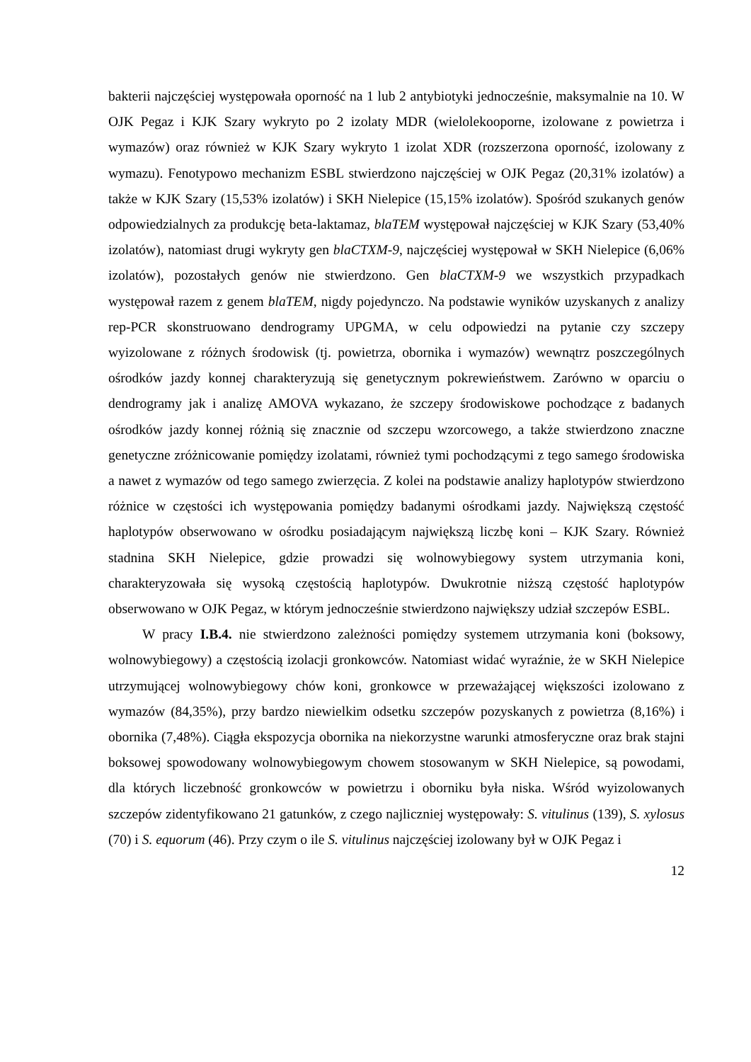bakterii najczęściej występowała oporność na 1 lub 2 antybiotyki jednocześnie, maksymalnie na 10. W OJK Pegaz i KJK Szary wykryto po 2 izolaty MDR (wielolekooporne, izolowane z powietrza i wymazów) oraz również w KJK Szary wykryto 1 izolat XDR (rozszerzona oporność, izolowany z wymazu). Fenotypowo mechanizm ESBL stwierdzono najczęściej w OJK Pegaz (20,31% izolatów) a także w KJK Szary (15,53% izolatów) i SKH Nielepice (15,15% izolatów). Spośród szukanych genów odpowiedzialnych za produkcję beta-laktamaz, blaTEM występował najczęściej w KJK Szary (53,40% izolatów), natomiast drugi wykryty gen blaCTXM-9, najczęściej występował w SKH Nielepice (6,06% izolatów), pozostałych genów nie stwierdzono. Gen blaCTXM-9 we wszystkich przypadkach występował razem z genem blaTEM, nigdy pojedynczo. Na podstawie wyników uzyskanych z analizy rep-PCR skonstruowano dendrogramy UPGMA, w celu odpowiedzi na pytanie czy szczepy wyizolowane z różnych środowisk (tj. powietrza, obornika i wymazów) wewnątrz poszczególnych ośrodków jazdy konnej charakteryzują się genetycznym pokrewieństwem. Zarówno w oparciu o dendrogramy jak i analizę AMOVA wykazano, że szczepy środowiskowe pochodzące z badanych ośrodków jazdy konnej różnią się znacznie od szczepu wzorcowego, a także stwierdzono znaczne genetyczne zróżnicowanie pomiędzy izolatami, również tymi pochodzącymi z tego samego środowiska a nawet z wymazów od tego samego zwierzęcia. Z kolei na podstawie analizy haplotypów stwierdzono różnice w częstości ich występowania pomiędzy badanymi ośrodkami jazdy. Największą częstość haplotypów obserwowano w ośrodku posiadającym największą liczbę koni – KJK Szary. Również stadnina SKH Nielepice, gdzie prowadzi się wolnowybiegowy system utrzymania koni, charakteryzowała się wysoką częstością haplotypów. Dwukrotnie niższą częstość haplotypów obserwowano w OJK Pegaz, w którym jednocześnie stwierdzono największy udział szczepów ESBL.
W pracy I.B.4. nie stwierdzono zależności pomiędzy systemem utrzymania koni (boksowy, wolnowybiegowy) a częstością izolacji gronkowców. Natomiast widać wyraźnie, że w SKH Nielepice utrzymującej wolnowybiegowy chów koni, gronkowce w przeważającej większości izolowano z wymazów (84,35%), przy bardzo niewielkim odsetku szczepów pozyskanych z powietrza (8,16%) i obornika (7,48%). Ciągła ekspozycja obornika na niekorzystne warunki atmosferyczne oraz brak stajni boksowej spowodowany wolnowybiegowym chowem stosowanym w SKH Nielepice, są powodami, dla których liczebność gronkowców w powietrzu i oborniku była niska. Wśród wyizolowanych szczepów zidentyfikowano 21 gatunków, z czego najliczniej występowały: S. vitulinus (139), S. xylosus (70) i S. equorum (46). Przy czym o ile S. vitulinus najczęściej izolowany był w OJK Pegaz i
12